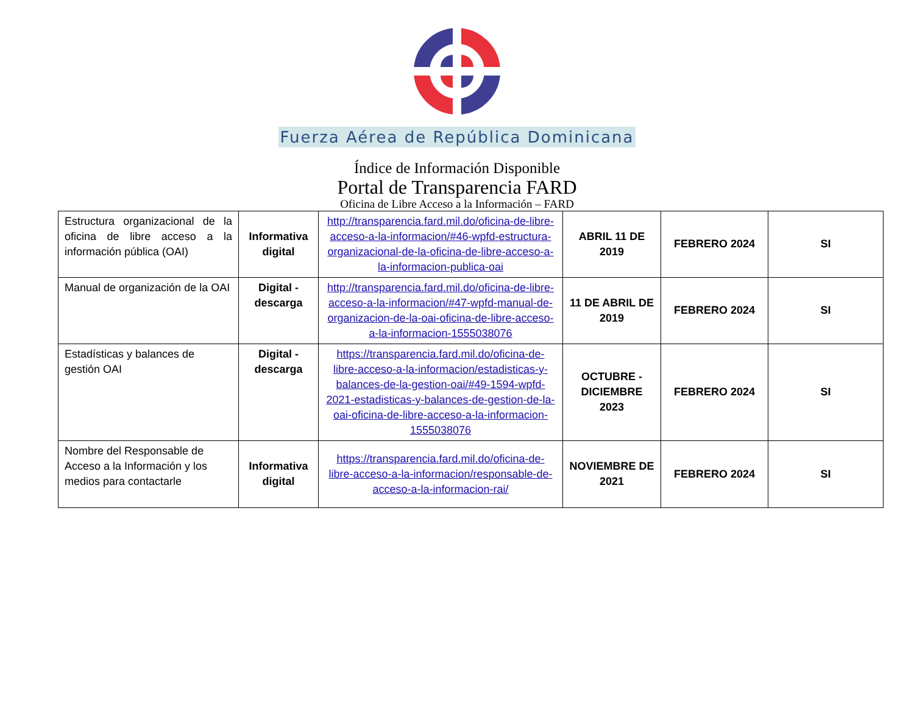Fuerza Aérea de República Dominicana
Índice de Información Disponible
Portal de Transparencia FARD
Oficina de Libre Acceso a la Información – FARD
| Estructura organizacional de la oficina de libre acceso a la información pública (OAI) | Informativa digital | http://transparencia.fard.mil.do/oficina-de-libre-acceso-a-la-informacion/#46-wpfd-estructura-organizacional-de-la-oficina-de-libre-acceso-a-la-informacion-publica-oai | ABRIL 11 DE 2019 | FEBRERO 2024 | SI |
| Manual de organización de la OAI | Digital - descarga | http://transparencia.fard.mil.do/oficina-de-libre-acceso-a-la-informacion/#47-wpfd-manual-de-organizacion-de-la-oai-oficina-de-libre-acceso-a-la-informacion-1555038076 | 11 DE ABRIL DE 2019 | FEBRERO 2024 | SI |
| Estadísticas y balances de gestión OAI | Digital - descarga | https://transparencia.fard.mil.do/oficina-de-libre-acceso-a-la-informacion/estadisticas-y-balances-de-la-gestion-oai/#49-1594-wpfd-2021-estadisticas-y-balances-de-gestion-de-la-oai-oficina-de-libre-acceso-a-la-informacion-1555038076 | OCTUBRE - DICIEMBRE 2023 | FEBRERO 2024 | SI |
| Nombre del Responsable de Acceso a la Información y los medios para contactarle | Informativa digital | https://transparencia.fard.mil.do/oficina-de-libre-acceso-a-la-informacion/responsable-de-acceso-a-la-informacion-rai/ | NOVIEMBRE DE 2021 | FEBRERO 2024 | SI |